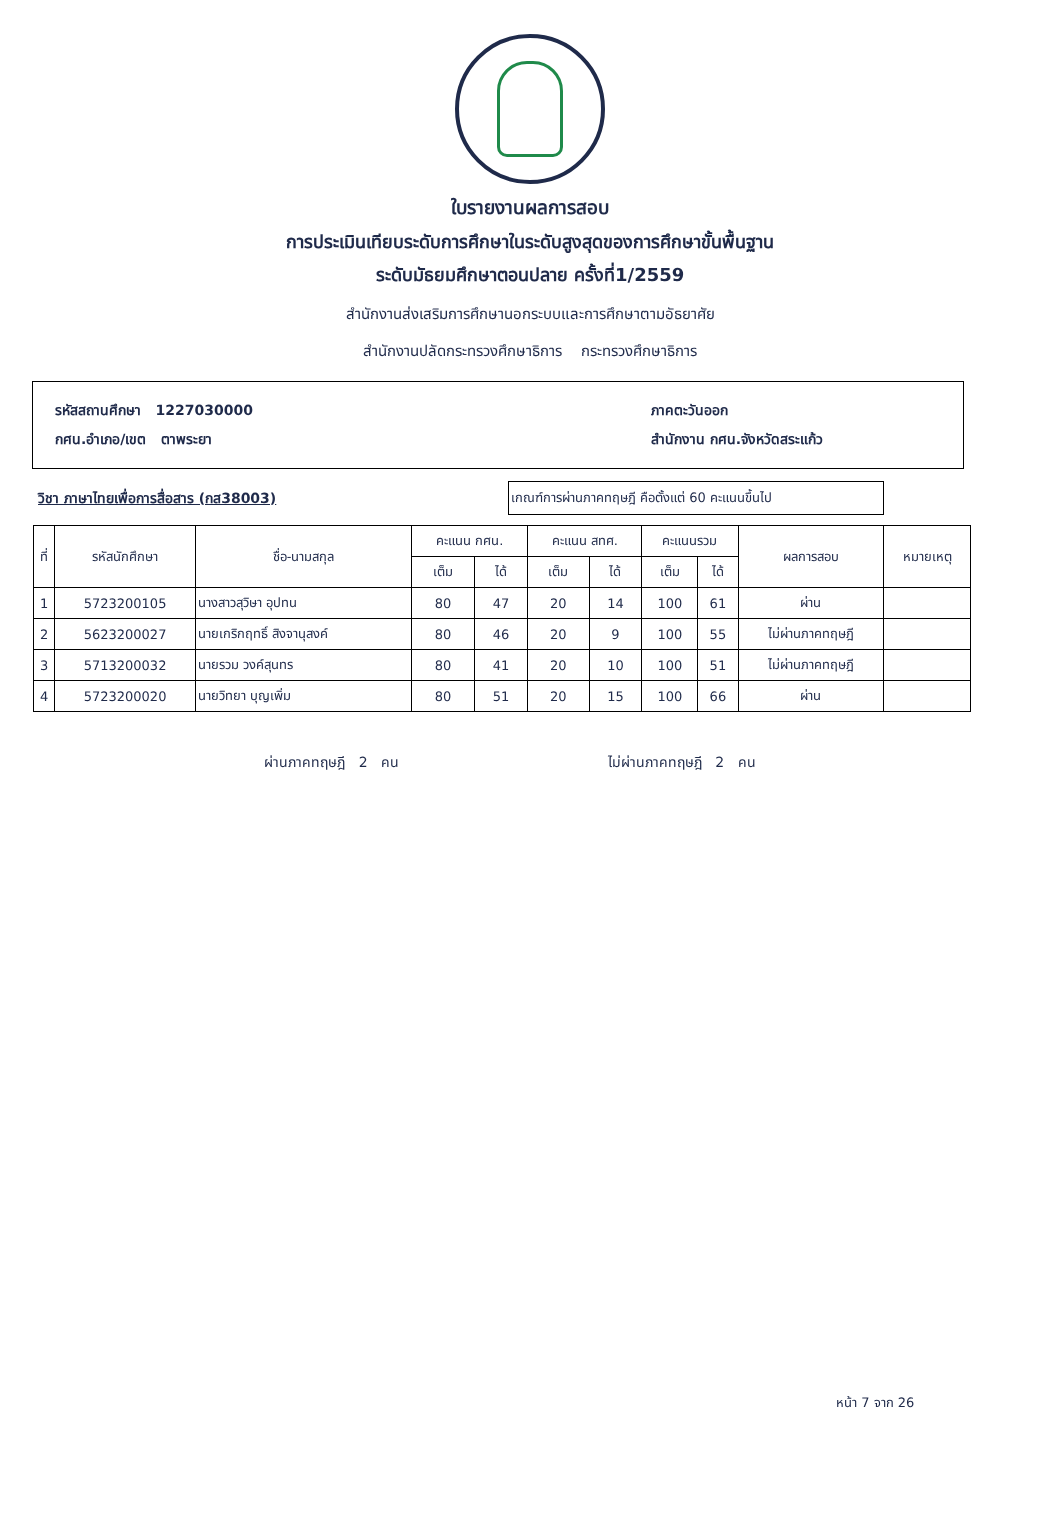ใบรายงานผลการสอบ
การประเมินเทียบระดับการศึกษาในระดับสูงสุดของการศึกษาขั้นพื้นฐาน
ระดับมัธยมศึกษาตอนปลาย ครั้งที่1/2559
สำนักงานส่งเสริมการศึกษานอกระบบและการศึกษาตามอัธยาศัย
สำนักงานปลัดกระทรวงศึกษาธิการ กระทรวงศึกษาธิการ
รหัสสถานศึกษา 1227030000
กศน.อำเภอ/เขต ตาพระยา
ภาคตะวันออก
สำนักงาน กศน.จังหวัดสระแก้ว
วิชา ภาษาไทยเพื่อการสื่อสาร (กส38003)
เกณฑ์การผ่านภาคทฤษฎี คือตั้งแต่ 60 คะแนนขึ้นไป
| ที่ | รหัสนักศึกษา | ชื่อ-นามสกุล | คะแนน กศน. | | คะแนน สทศ. | | คะแนนรวม | | ผลการสอบ | หมายเหตุ |
| --- | --- | --- | --- | --- | --- | --- | --- | --- | --- | --- |
| | | | เต็ม | ได้ | เต็ม | ได้ | เต็ม | ได้ | | |
| 1 | 5723200105 | นางสาวสุวิษา อุปทน | 80 | 47 | 20 | 14 | 100 | 61 | ผ่าน | |
| 2 | 5623200027 | นายเกริกฤทธิ์ สิงจานุสงค์ | 80 | 46 | 20 | 9 | 100 | 55 | ไม่ผ่านภาคทฤษฎี | |
| 3 | 5713200032 | นายรวม วงค์สุนทร | 80 | 41 | 20 | 10 | 100 | 51 | ไม่ผ่านภาคทฤษฎี | |
| 4 | 5723200020 | นายวิทยา บุญเพิ่ม | 80 | 51 | 20 | 15 | 100 | 66 | ผ่าน | |
ผ่านภาคทฤษฎี 2 คน ไม่ผ่านภาคทฤษฎี 2 คน
หน้า 7 จาก 26